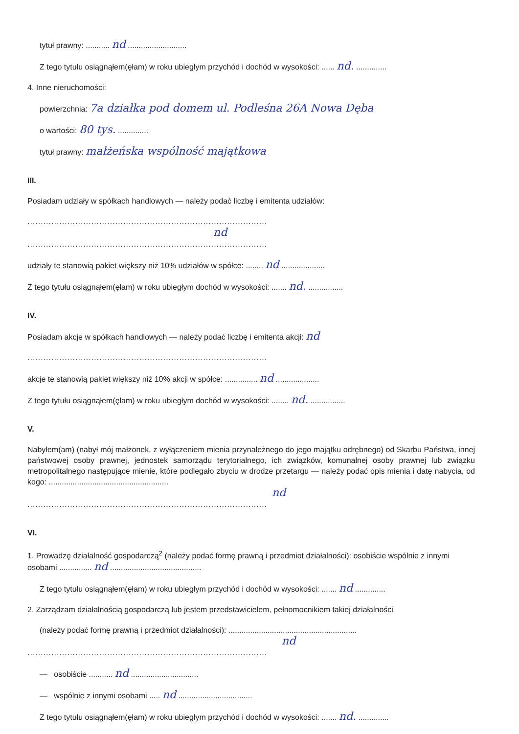tytuł prawny: ........... nd ...........................
Z tego tytułu osiągnąłem(ęłam) w roku ubiegłym przychód i dochód w wysokości: ...... nd. ..............
4. Inne nieruchomości:
powierzchnia: 7a działka pod domem ul. Podleśna 26A Nowa Dęba
o wartości: 80 tys. ..............
tytuł prawny: małżeńska wspólność majątkowa
III.
Posiadam udziały w spółkach handlowych — należy podać liczbę i emitenta udziałów:
..........................................................................................
nd
..........................................................................................
udziały te stanowią pakiet większy niż 10% udziałów w spółce: ........ nd ....................
Z tego tytułu osiągnąłem(ęłam) w roku ubiegłym dochód w wysokości: ....... nd. ................
IV.
Posiadam akcje w spółkach handlowych — należy podać liczbę i emitenta akcji: nd
..........................................................................................
akcje te stanowią pakiet większy niż 10% akcji w spółce: ............... nd ....................
Z tego tytułu osiągnąłem(ęłam) w roku ubiegłym dochód w wysokości: ........ nd. ................
V.
Nabyłem(am) (nabył mój małżonek, z wyłączeniem mienia przynależnego do jego majątku odrębnego) od Skarbu Państwa, innej państwowej osoby prawnej, jednostek samorządu terytorialnego, ich związków, komunalnej osoby prawnej lub związku metropolitalnego następujące mienie, które podlegało zbyciu w drodze przetargu — należy podać opis mienia i datę nabycia, od kogo: .......................................................
nd
..........................................................................................
VI.
1. Prowadzę działalność gospodarczą<sup>2</sup> (należy podać formę prawną i przedmiot działalności): osobiście wspólnie z innymi osobami ............... nd ..........................................
Z tego tytułu osiągnąłem(ęłam) w roku ubiegłym przychód i dochód w wysokości: ....... nd ..............
2. Zarządzam działalnością gospodarczą lub jestem przedstawicielem, pełnomocnikiem takiej działalności
(należy podać formę prawną i przedmiot działalności): ...........................................................
nd
..........................................................................................
— osobiście ........... nd ...............................
— wspólnie z innymi osobami ..... nd ..................................
Z tego tytułu osiągnąłem(ęłam) w roku ubiegłym przychód i dochód w wysokości: ....... nd. ..............